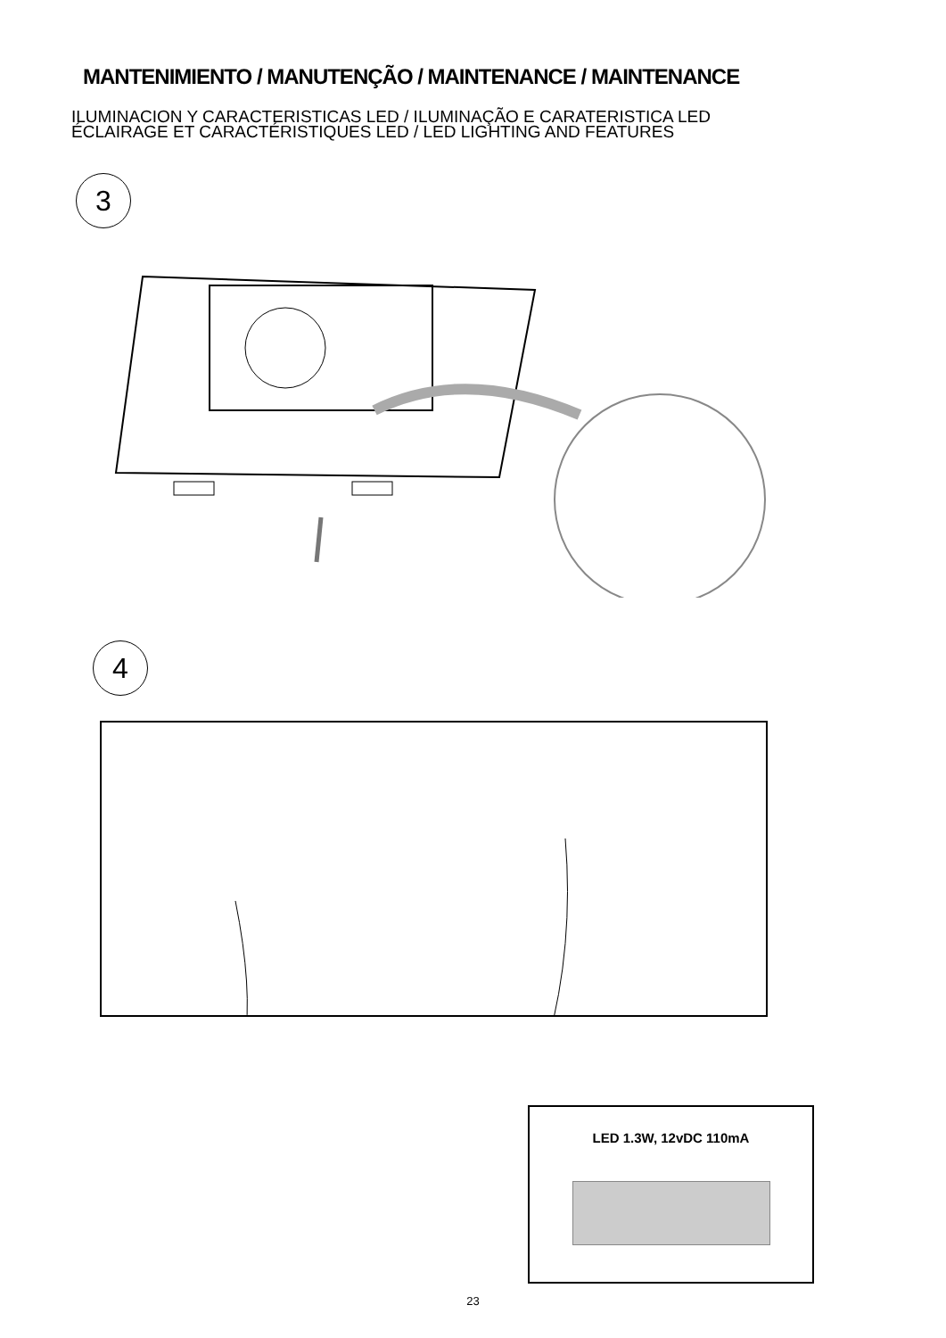MANTENIMIENTO / MANUTENÇÃO / MAINTENANCE / MAINTENANCE
ILUMINACION Y CARACTERISTICAS LED / ILUMINAÇÃO E CARATERISTICA LED
ÉCLAIRAGE ET CARACTÉRISTIQUES LED / LED LIGHTING AND FEATURES
3
4
LED 1.3W, 12vDC 110mA
23